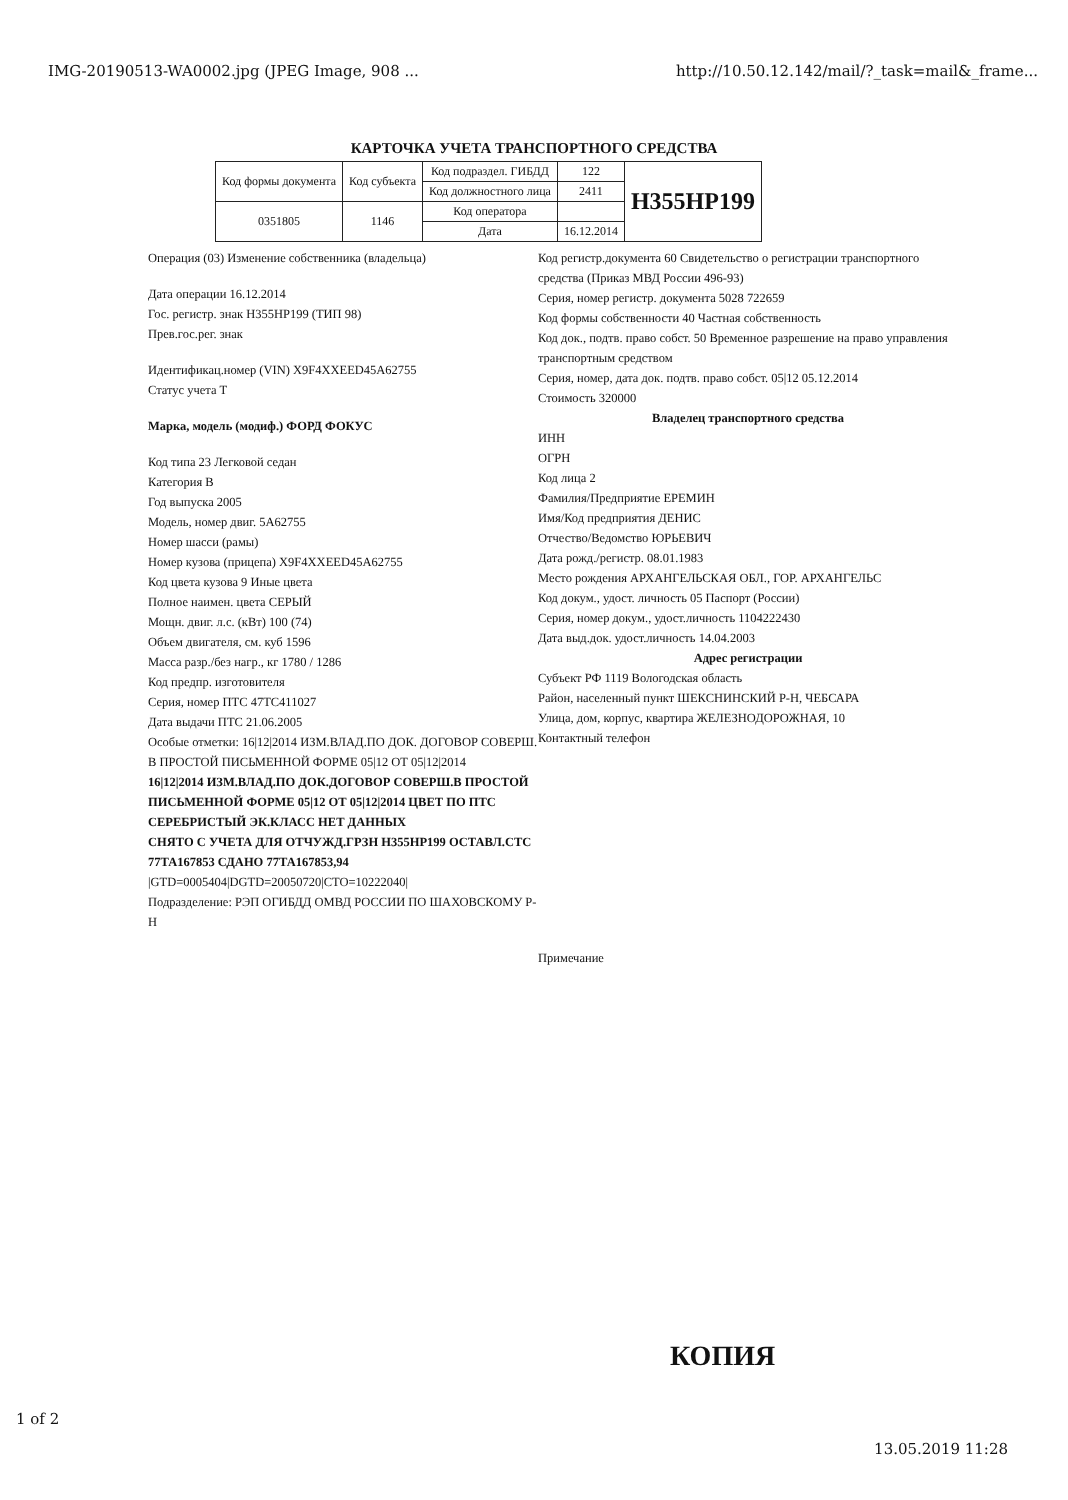IMG-20190513-WA0002.jpg (JPEG Image, 908 ... http://10.50.12.142/mail/?_task=mail&_frame...
КАРТОЧКА УЧЕТА ТРАНСПОРТНОГО СРЕДСТВА
| Код формы документа | Код субъекта | Код подраздел. ГИБДД | 122 | Н355НР199 |
| | | Код должностного лица | 2411 | |
| 0351805 | 1146 | Код оператора | | |
| | | Дата | 16.12.2014 | |
Операция (03) Изменение собственника (владельца)
Дата операции 16.12.2014
Гос. регистр. знак Н355НР199 (ТИП 98)
Прев.гос.рег. знак
Идентификац.номер (VIN) X9F4XXEED45A62755
Статус учета Т
Марка, модель (модиф.) ФОРД ФОКУС
Код типа 23 Легковой седан
Категория В
Год выпуска 2005
Модель, номер двиг. 5А62755
Номер шасси (рамы)
Номер кузова (прицепа) X9F4XXEED45A62755
Код цвета кузова 9 Иные цвета
Полное наимен. цвета СЕРЫЙ
Мощн. двиг. л.с. (кВт) 100 (74)
Объем двигателя, см. куб 1596
Масса разр./без нагр., кг 1780 / 1286
Код предпр. изготовителя
Серия, номер ПТС 47ТС411027
Дата выдачи ПТС 21.06.2005
Особые отметки: 16|12|2014 ИЗМ.ВЛАД.ПО ДОК. ДОГОВОР СОВЕРШ. В ПРОСТОЙ ПИСЬМЕННОЙ ФОРМЕ 05|12 ОТ 05|12|2014
16|12|2014 ИЗМ.ВЛАД.ПО ДОК.ДОГОВОР СОВЕРШ.В ПРОСТОЙ ПИСЬМЕННОЙ ФОРМЕ 05|12 ОТ 05|12|2014 ЦВЕТ ПО ПТС СЕРЕБРИСТЫЙ ЭК.КЛАСС НЕТ ДАННЫХ
СНЯТО С УЧЕТА ДЛЯ ОТЧУЖД.ГРЗН Н355НР199 ОСТАВЛ.СТС 77ТА167853 СДАНО 77ТА167853,94
|GTD=0005404|DGTD=20050720|CTO=10222040|
Подразделение: РЭП ОГИБДД ОМВД РОССИИ ПО ШАХОВСКОМУ Р-Н
Код регистр.документа 60 Свидетельство о регистрации транспортного средства (Приказ МВД России 496-93)
Серия, номер регистр. документа 5028 722659
Код формы собственности 40 Частная собственность
Код док., подтв. право собст. 50 Временное разрешение на право управления транспортным средством
Серия, номер, дата док. подтв. право собст. 05|12 05.12.2014
Стоимость 320000
Владелец транспортного средства
ИНН
ОГРН
Код лица 2
Фамилия/Предприятие ЕРЕМИН
Имя/Код предприятия ДЕНИС
Отчество/Ведомство ЮРЬЕВИЧ
Дата рожд./регистр. 08.01.1983
Место рождения АРХАНГЕЛЬСКАЯ ОБЛ., ГОР. АРХАНГЕЛЬС
Код докум., удост. личность 05 Паспорт (России)
Серия, номер докум., удост.личность 1104222430
Дата выд.док. удост.личность 14.04.2003
Адрес регистрации
Субъект РФ 1119 Вологодская область
Район, населенный пункт ШЕКСНИНСКИЙ Р-Н, ЧЕБСАРА
Улица, дом, корпус, квартира ЖЕЛЕЗНОДОРОЖНАЯ, 10
Контактный телефон
Примечание
КОПИЯ
1 of 2
13.05.2019 11:28